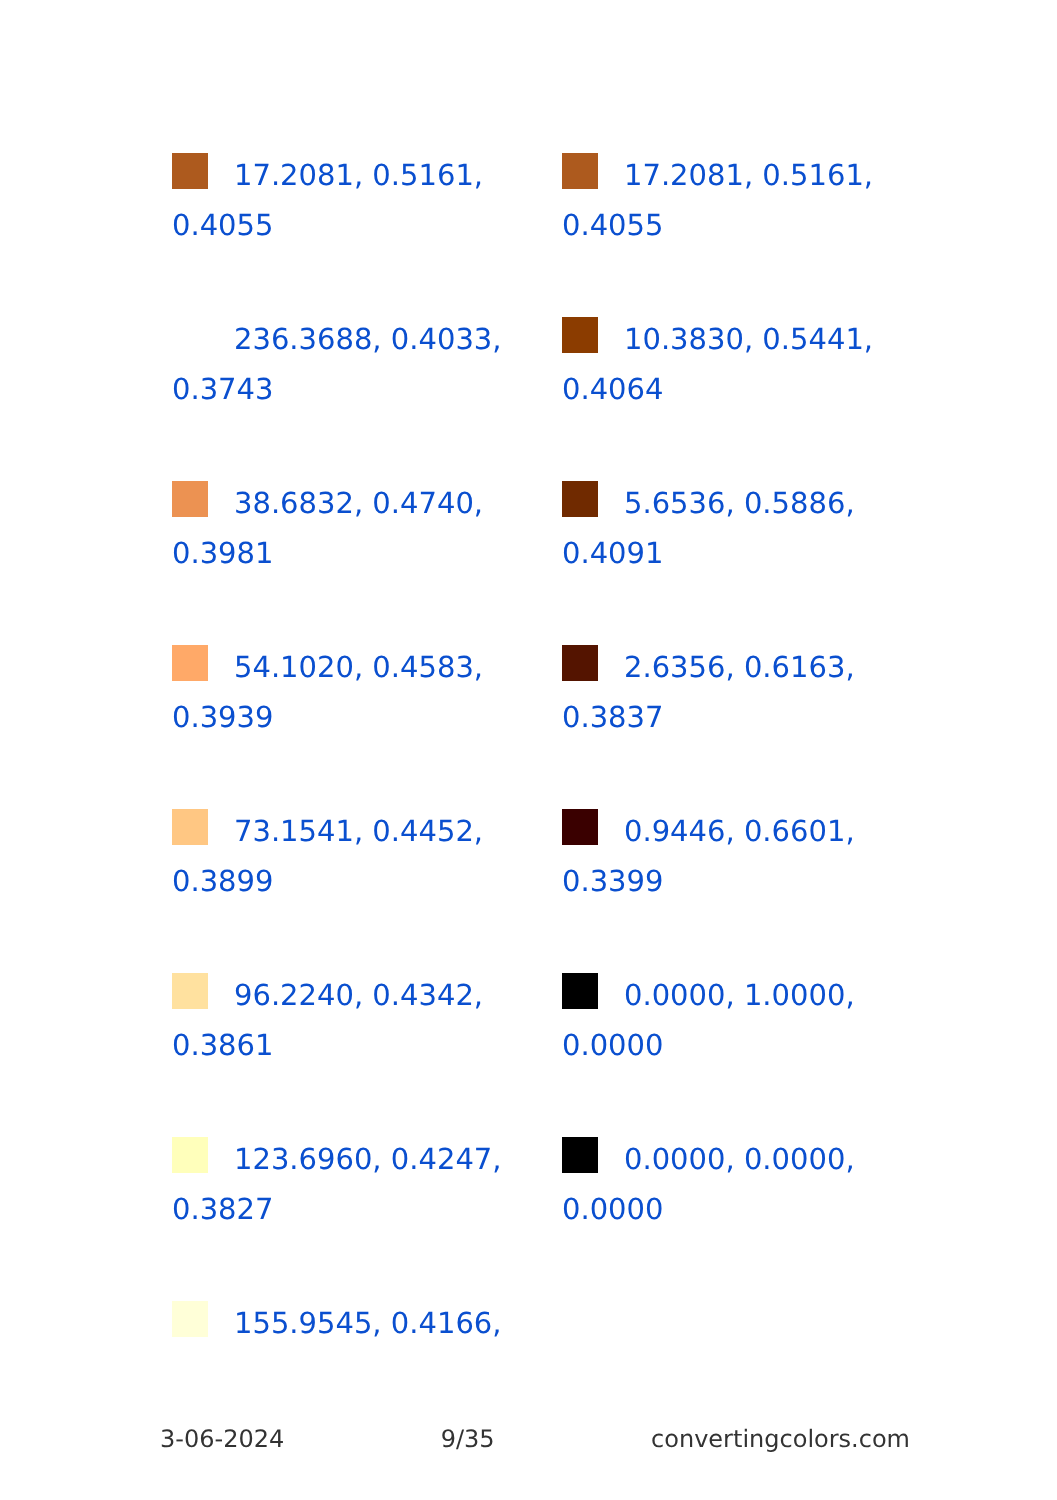17.2081, 0.5161, 0.4055
17.2081, 0.5161, 0.4055
236.3688, 0.4033, 0.3743
10.3830, 0.5441, 0.4064
38.6832, 0.4740, 0.3981
5.6536, 0.5886, 0.4091
54.1020, 0.4583, 0.3939
2.6356, 0.6163, 0.3837
73.1541, 0.4452, 0.3899
0.9446, 0.6601, 0.3399
96.2240, 0.4342, 0.3861
0.0000, 1.0000, 0.0000
123.6960, 0.4247, 0.3827
0.0000, 0.0000, 0.0000
155.9545, 0.4166,
3-06-2024 9/35 convertingcolors.com